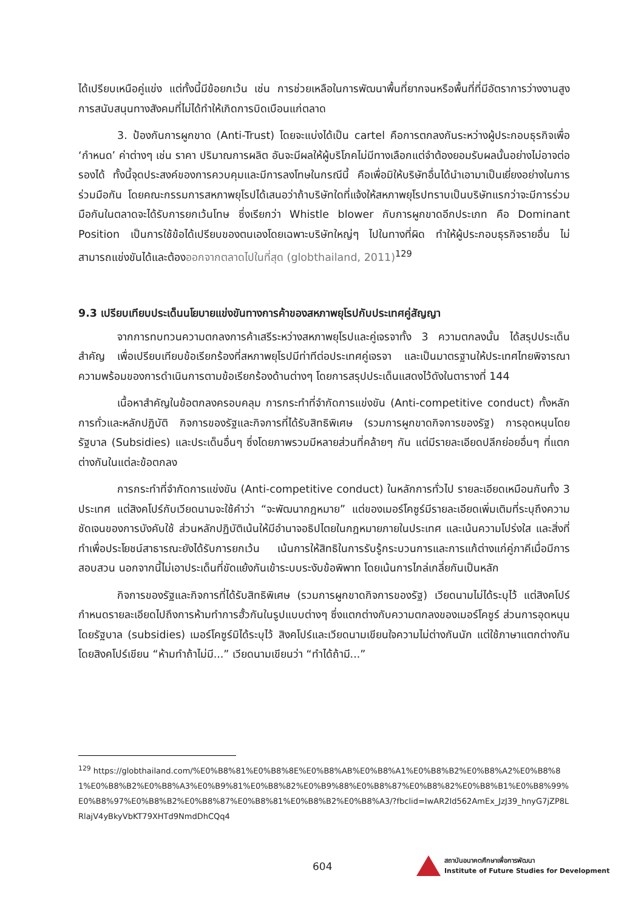ได้เปรียบเหนือคู่แข่ง แต่ทั้งนี้มีข้อยกเว้น เช่น การช่วยเหลือในการพัฒนาพื้นที่ยากจนหรือพื้นที่ที่มีอัตราการว่างงานสูง การสนับสนุนทางสังคมที่ไม่ได้ทำให้เกิดการบิดเบือนแก่ตลาด
3. ป้องกันการผูกขาด (Anti-Trust) โดยจะแบ่งได้เป็น cartel คือการตกลงกันระหว่างผู้ประกอบธุรกิจเพื่อ ‘กำหนด’ ค่าต่างๆ เช่น ราคา ปริมาณการผลิต อันจะมีผลให้ผู้บริโภคไม่มีทางเลือกแต่จำต้องยอมรับผลนั้นอย่างไม่อาจต่อรองได้ ทั้งนี้จุดประสงค์ของการควบคุมและมีการลงโทษในกรณีนี้ คือเพื่อมิให้บริษัทอื่นได้นำเอามาเป็นเยี่ยงอย่างในการร่วมมือกัน โดยคณะกรรมการสหภาพยุโรปได้เสนอว่าถ้าบริษัทใดที่แจ้งให้สหภาพยุโรปทราบเป็นบริษัทแรกว่าจะมีการร่วมมือกันในตลาดจะได้รับการยกเว้นโทษ ซึ่งเรียกว่า Whistle blower กับการผูกขาดอีกประเภท คือ Dominant Position เป็นการใช้ข้อได้เปรียบของตนเองโดยเฉพาะบริษัทใหญ่ๆ ไปในทางที่ผิด ทำให้ผู้ประกอบธุรกิจรายอื่น ไม่สามารถแข่งขันได้และต้องออกจากตลาดไปในที่สุด (globthailand, 2011)<sup>129</sup>
9.3 เปรียบเทียบประเด็นนโยบายแข่งขันทางการค้าของสหภาพยุโรปกับประเทศคู่สัญญา
จากการทบทวนความตกลงการค้าเสรีระหว่างสหภาพยุโรปและคู่เจรจาทั้ง 3 ความตกลงนั้น ได้สรุปประเด็นสำคัญ เพื่อเปรียบเทียบข้อเรียกร้องที่สหภาพยุโรปมีท่าทีต่อประเทศคู่เจรจา และเป็นมาตรฐานให้ประเทศไทยพิจารณาความพร้อมของการดำเนินการตามข้อเรียกร้องด้านต่างๆ โดยการสรุปประเด็นแสดงไว้ดังในตารางที่ 144
เนื้อหาสำคัญในข้อตกลงครอบคลุม การกระทำที่จำกัดการแข่งขัน (Anti-competitive conduct) ทั้งหลักการทั่วและหลักปฏิบัติ กิจการของรัฐและกิจการที่ได้รับสิทธิพิเศษ (รวมการผูกขาดกิจการของรัฐ) การอุดหนุนโดยรัฐบาล (Subsidies) และประเด็นอื่นๆ ซึ่งโดยภาพรวมมีหลายส่วนที่คล้ายๆ กัน แต่มีรายละเอียดปลีกย่อยอื่นๆ ที่แตกต่างกันในแต่ละข้อตกลง
การกระทำที่จำกัดการแข่งขัน (Anti-competitive conduct) ในหลักการทั่วไป รายละเอียดเหมือนกันทั้ง 3 ประเทศ แต่สิงคโปร์กับเวียดนามจะใช้คำว่า “จะพัฒนากฎหมาย” แต่ของเมอร์โคซูร์มีรายละเอียดเพิ่มเติมที่ระบุถึงความชัดเจนของการบังคับใช้ ส่วนหลักปฏิบัติเน้นให้มีอำนาจอธิปไตยในกฎหมายภายในประเทศ และเน้นความโปร่งใส และสิ่งที่ทำเพื่อประโยชน์สาธารณะยังได้รับการยกเว้น เน้นการให้สิทธิในการรับรู้กระบวนการและการแก้ต่างแก่คู่ภาคีเมื่อมีการสอบสวน นอกจากนี้ไม่เอาประเด็นที่ขัดแย้งกันเข้าระบบระงับข้อพิพาท โดยเน้นการไกล่เกลี่ยกันเป็นหลัก
กิจการของรัฐและกิจการที่ได้รับสิทธิพิเศษ (รวมการผูกขาดกิจการของรัฐ) เวียดนามไม่ได้ระบุไว้ แต่สิงคโปร์กำหนดรายละเอียดไปถึงการห้ามทำการฮั้วกันในรูปแบบต่างๆ ซึ่งแตกต่างกับความตกลงของเมอร์โคซูร์ ส่วนการอุดหนุนโดยรัฐบาล (subsidies) เมอร์โคซูร์มิได้ระบุไว้ สิงคโปร์และเวียดนามเขียนใจความไม่ต่างกันนัก แต่ใช้ภาษาแตกต่างกันโดยสิงคโปร์เขียน “ห้ามทำถ้าไม่มี...” เวียดนามเขียนว่า “ทำได้ถ้ามี...”
<sup>129</sup> https://globthailand.com/%E0%B8%81%E0%B8%8E%E0%B8%AB%E0%B8%A1%E0%B8%B2%E0%B8%A2%E0%B8%81%E0%B8%B2%E0%B8%A3%E0%B9%81%E0%B8%82%E0%B9%88%E0%B8%87%E0%B8%82%E0%B8%B1%E0%B8%99%E0%B8%97%E0%B8%B2%E0%B8%87%E0%B8%81%E0%B8%B2%E0%B8%A3/?fbclid=IwAR2Id562AmEx_JzJ39_hnyG7jZP8LRlajV4yBkyVbKT79XHTd9NmdDhCQq4
604
สถาบันอนาคตศึกษาเพื่อการพัฒนา
Institute of Future Studies for Development